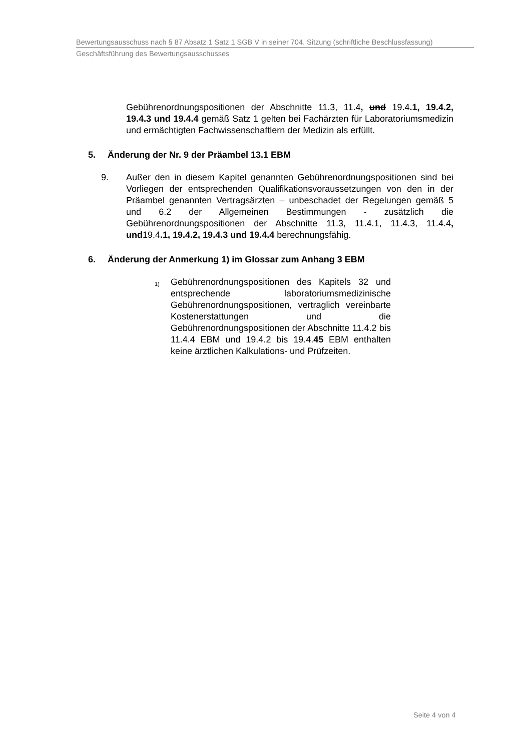Bewertungsausschuss nach § 87 Absatz 1 Satz 1 SGB V in seiner 704. Sitzung (schriftliche Beschlussfassung)
Geschäftsführung des Bewertungsausschusses
Gebührenordnungspositionen der Abschnitte 11.3, 11.4, und 19.4.1, 19.4.2, 19.4.3 und 19.4.4 gemäß Satz 1 gelten bei Fachärzten für Laboratoriumsmedizin und ermächtigten Fachwissenschaftlern der Medizin als erfüllt.
5. Änderung der Nr. 9 der Präambel 13.1 EBM
9. Außer den in diesem Kapitel genannten Gebührenordnungspositionen sind bei Vorliegen der entsprechenden Qualifikationsvoraussetzungen von den in der Präambel genannten Vertragsärzten – unbeschadet der Regelungen gemäß 5 und 6.2 der Allgemeinen Bestimmungen - zusätzlich die Gebührenordnungspositionen der Abschnitte 11.3, 11.4.1, 11.4.3, 11.4.4, und19.4.1, 19.4.2, 19.4.3 und 19.4.4 berechnungsfähig.
6. Änderung der Anmerkung 1) im Glossar zum Anhang 3 EBM
1)
Gebührenordnungspositionen des Kapitels 32 und entsprechende laboratoriumsmedizinische Gebührenordnungspositionen, vertraglich vereinbarte Kostenerstattungen und die Gebührenordnungspositionen der Abschnitte 11.4.2 bis 11.4.4 EBM und 19.4.2 bis 19.4.45 EBM enthalten keine ärztlichen Kalkulations- und Prüfzeiten.
Seite 4 von 4